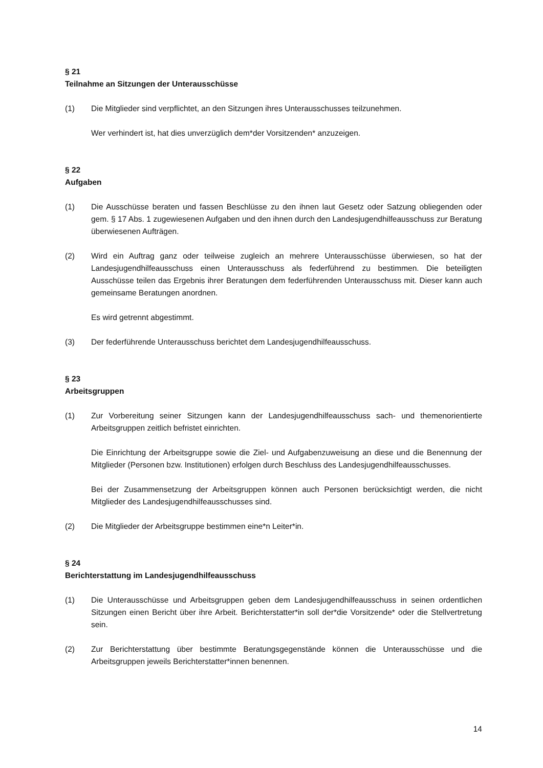§ 21
Teilnahme an Sitzungen der Unterausschüsse
(1) Die Mitglieder sind verpflichtet, an den Sitzungen ihres Unterausschusses teilzunehmen.
Wer verhindert ist, hat dies unverzüglich dem*der Vorsitzenden* anzuzeigen.
§ 22
Aufgaben
(1) Die Ausschüsse beraten und fassen Beschlüsse zu den ihnen laut Gesetz oder Satzung obliegenden oder gem. § 17 Abs. 1 zugewiesenen Aufgaben und den ihnen durch den Landesjugendhilfeausschuss zur Beratung überwiesenen Aufträgen.
(2) Wird ein Auftrag ganz oder teilweise zugleich an mehrere Unterausschüsse überwiesen, so hat der Landesjugendhilfeausschuss einen Unterausschuss als federführend zu bestimmen. Die beteiligten Ausschüsse teilen das Ergebnis ihrer Beratungen dem federführenden Unterausschuss mit. Dieser kann auch gemeinsame Beratungen anordnen.
Es wird getrennt abgestimmt.
(3) Der federführende Unterausschuss berichtet dem Landesjugendhilfeausschuss.
§ 23
Arbeitsgruppen
(1) Zur Vorbereitung seiner Sitzungen kann der Landesjugendhilfeausschuss sach- und themenorientierte Arbeitsgruppen zeitlich befristet einrichten.
Die Einrichtung der Arbeitsgruppe sowie die Ziel- und Aufgabenzuweisung an diese und die Benennung der Mitglieder (Personen bzw. Institutionen) erfolgen durch Beschluss des Landesjugendhilfeausschusses.
Bei der Zusammensetzung der Arbeitsgruppen können auch Personen berücksichtigt werden, die nicht Mitglieder des Landesjugendhilfeausschusses sind.
(2) Die Mitglieder der Arbeitsgruppe bestimmen eine*n Leiter*in.
§ 24
Berichterstattung im Landesjugendhilfeausschuss
(1) Die Unterausschüsse und Arbeitsgruppen geben dem Landesjugendhilfeausschuss in seinen ordentlichen Sitzungen einen Bericht über ihre Arbeit. Berichterstatter*in soll der*die Vorsitzende* oder die Stellvertretung sein.
(2) Zur Berichterstattung über bestimmte Beratungsgegenstände können die Unterausschüsse und die Arbeitsgruppen jeweils Berichterstatter*innen benennen.
14